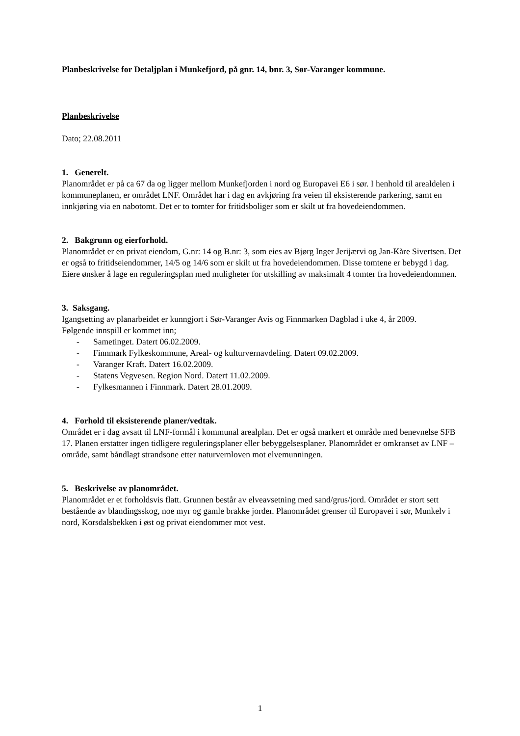Planbeskrivelse for Detaljplan i Munkefjord, på gnr. 14, bnr. 3, Sør-Varanger kommune.
Planbeskrivelse
Dato; 22.08.2011
1. Generelt.
Planområdet er på ca 67 da og ligger mellom Munkefjorden i nord og Europavei E6 i sør. I henhold til arealdelen i kommuneplanen, er området LNF. Området har i dag en avkjøring fra veien til eksisterende parkering, samt en innkjøring via en nabotomt. Det er to tomter for fritidsboliger som er skilt ut fra hovedeiendommen.
2. Bakgrunn og eierforhold.
Planområdet er en privat eiendom, G.nr: 14 og B.nr: 3, som eies av Bjørg Inger Jerijærvi og Jan-Kåre Sivertsen. Det er også to fritidseiendommer, 14/5 og 14/6 som er skilt ut fra hovedeiendommen. Disse tomtene er bebygd i dag.
Eiere ønsker å lage en reguleringsplan med muligheter for utskilling av maksimalt 4 tomter fra hovedeiendommen.
3. Saksgang.
Igangsetting av planarbeidet er kunngjort i Sør-Varanger Avis og Finnmarken Dagblad i uke 4, år 2009.
Følgende innspill er kommet inn;
- Sametinget. Datert 06.02.2009.
- Finnmark Fylkeskommune, Areal- og kulturvernavdeling. Datert 09.02.2009.
- Varanger Kraft. Datert 16.02.2009.
- Statens Vegvesen. Region Nord. Datert 11.02.2009.
- Fylkesmannen i Finnmark. Datert 28.01.2009.
4. Forhold til eksisterende planer/vedtak.
Området er i dag avsatt til LNF-formål i kommunal arealplan. Det er også markert et område med benevnelse SFB 17. Planen erstatter ingen tidligere reguleringsplaner eller bebyggelsesplaner. Planområdet er omkranset av LNF – område, samt båndlagt strandsone etter naturvernloven mot elvemunningen.
5. Beskrivelse av planområdet.
Planområdet er et forholdsvis flatt. Grunnen består av elveavsetning med sand/grus/jord. Området er stort sett bestående av blandingsskog, noe myr og gamle brakke jorder. Planområdet grenser til Europavei i sør, Munkelv i nord, Korsdalsbekken i øst og privat eiendommer mot vest.
1